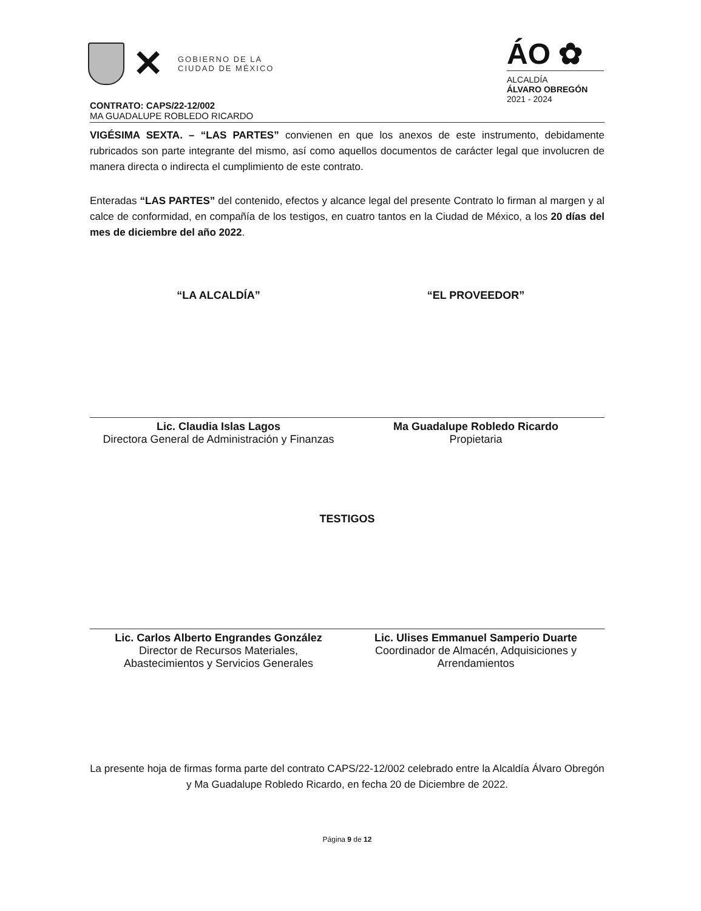✕
GOBIERNO DE LA
CIUDAD DE MÉXICO
ÁO ✿
ALCALDÍA
ÁLVARO OBREGÓN
2021 - 2024
CONTRATO: CAPS/22-12/002
MA GUADALUPE ROBLEDO RICARDO
VIGÉSIMA SEXTA. – “LAS PARTES” convienen en que los anexos de este instrumento, debidamente rubricados son parte integrante del mismo, así como aquellos documentos de carácter legal que involucren de manera directa o indirecta el cumplimiento de este contrato.
Enteradas “LAS PARTES” del contenido, efectos y alcance legal del presente Contrato lo firman al margen y al calce de conformidad, en compañía de los testigos, en cuatro tantos en la Ciudad de México, a los 20 días del mes de diciembre del año 2022.
“LA ALCALDÍA”
Lic. Claudia Islas Lagos
Directora General de Administración y Finanzas
“EL PROVEEDOR”
Ma Guadalupe Robledo Ricardo
Propietaria
TESTIGOS
Lic. Carlos Alberto Engrandes González
Director de Recursos Materiales,
Abastecimientos y Servicios Generales
Lic. Ulises Emmanuel Samperio Duarte
Coordinador de Almacén, Adquisiciones y Arrendamientos
La presente hoja de firmas forma parte del contrato CAPS/22-12/002 celebrado entre la Alcaldía Álvaro Obregón y Ma Guadalupe Robledo Ricardo, en fecha 20 de Diciembre de 2022.
Página 9 de 12